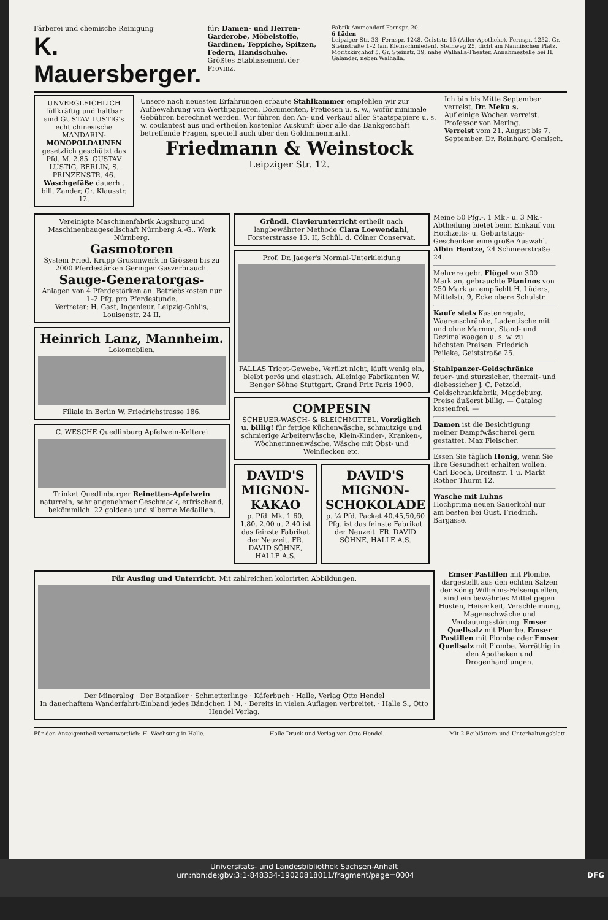Färberei und chemische Reinigung
K. Mauersberger.
für: Damen- und Herren-Garderobe, Möbelstoffe, Gardinen, Teppiche, Spitzen, Federn, Handschuhe.
Größtes Etablissement der Provinz.
Fabrik Ammendorf Fernspr. 20.
6 Läden
Leipziger Str. 33, Fernspr. 1248. Geiststr. 15 (Adler-Apotheke), Fernspr. 1252. Gr. Steinstraße 1–2 (am Kleinschmieden). Steinweg 25, dicht am Nanniischen Platz. Moritzkirchhof 5. Gr. Steinstr. 39, nahe Walhalla-Theater. Annahmestelle bei H. Galander, neben Walhalla.
UNVERGLEICHLICH füllkräftig und haltbar sind GUSTAV LUSTIG's echt chinesische MANDARIN-MONOPOLDAUNEN gesetzlich geschützt das Pfd. M. 2.85. GUSTAV LUSTIG, BERLIN, S. PRINZENSTR. 46.
Waschgefäße dauerh., bill. Zander, Gr. Klausstr. 12.
Unsere nach neuesten Erfahrungen erbaute Stahlkammer empfehlen wir zur Aufbewahrung von Werthpapieren, Dokumenten, Pretiosen u. s. w., wofür minimale Gebühren berechnet werden. Wir führen den An- und Verkauf aller Staatspapiere u. s. w. coulantest aus und ertheilen kostenlos Auskunft über alle das Bankgeschäft betreffende Fragen, speciell auch über den Goldminenmarkt.
Friedmann & Weinstock
Leipziger Str. 12.
Ich bin bis Mitte September verreist. Dr. Meku s.
Auf einige Wochen verreist. Professor von Mering.
Verreist vom 21. August bis 7. September. Dr. Reinhard Oemisch.
Vereinigte Maschinenfabrik Augsburg und Maschinenbaugesellschaft Nürnberg A.-G., Werk Nürnberg.
Gasmotoren
System Fried. Krupp Grusonwerk in Grössen bis zu 2000 Pferdestärken Geringer Gasverbrauch.
Sauge-Generatorgas-
Anlagen von 4 Pferdestärken an. Betriebskosten nur 1–2 Pfg. pro Pferdestunde.
Vertreter: H. Gast, Ingenieur, Leipzig-Gohlis, Louisenstr. 24 II.
Heinrich Lanz, Mannheim.
Lokomobilen.
Filiale in Berlin W, Friedrichstrasse 186.
C. WESCHE Quedlinburg Apfelwein-Kelterei
Trinket Quedlinburger Reinetten-Apfelwein naturrein, sehr angenehmer Geschmack, erfrischend, bekömmlich. 22 goldene und silberne Medaillen.
Gründl. Clavierunterricht ertheilt nach langbewährter Methode Clara Loewendahl, Forsterstrasse 13, II, Schül. d. Cölner Conservat.
Prof. Dr. Jaeger's Normal-Unterkleidung
PALLAS Tricot-Gewebe. Verfilzt nicht, läuft wenig ein, bleibt porös und elastisch. Alleinige Fabrikanten W. Benger Söhne Stuttgart. Grand Prix Paris 1900.
COMPESIN
SCHEUER-WASCH- & BLEICHMITTEL. Vorzüglich u. billig! für fettige Küchenwäsche, schmutzige und schmierige Arbeiterwäsche, Klein-Kinder-, Kranken-, Wöchnerinnenwäsche, Wäsche mit Obst- und Weinflecken etc.
DAVID'S MIGNON-KAKAO
p. Pfd. Mk. 1.60, 1.80, 2.00 u. 2.40 ist das feinste Fabrikat der Neuzeit. FR. DAVID SÖHNE, HALLE A.S.
DAVID'S MIGNON-SCHOKOLADE
p. ¼ Pfd. Packet 40,45,50,60 Pfg. ist das feinste Fabrikat der Neuzeit. FR. DAVID SÖHNE, HALLE A.S.
Meine 50 Pfg.-, 1 Mk.- u. 3 Mk.-Abtheilung bietet beim Einkauf von Hochzeits- u. Geburtstags-Geschenken eine große Auswahl. Albin Hentze, 24 Schmeerstraße 24.
Mehrere gebr. Flügel von 300 Mark an, gebrauchte Pianinos von 250 Mark an empfiehlt H. Lüders, Mittelstr. 9, Ecke obere Schulstr.
Kaufe stets Kastenregale, Waarenschränke, Ladentische mit und ohne Marmor, Stand- und Dezimalwaagen u. s. w. zu höchsten Preisen. Friedrich Peileke, Geiststraße 25.
Stahlpanzer-Geldschränke feuer- und sturzsicher, thermit- und diebessicher J. C. Petzold, Geldschrankfabrik, Magdeburg. Preise äußerst billig. — Catalog kostenfrei. —
Damen ist die Besichtigung meiner Dampfwäscherei gern gestattet. Max Fleischer.
Essen Sie täglich Honig, wenn Sie Ihre Gesundheit erhalten wollen. Carl Booch, Breitestr. 1 u. Markt Rother Thurm 12.
Wasche mit Luhns
Hochprima neuen Sauerkohl nur am besten bei Gust. Friedrich, Bärgasse.
Für Ausflug und Unterricht. Mit zahlreichen kolorirten Abbildungen.
Der Mineralog · Der Botaniker · Schmetterlinge · Käferbuch · Halle, Verlag Otto Hendel
In dauerhaftem Wanderfahrt-Einband jedes Bändchen 1 M. · Bereits in vielen Auflagen verbreitet. · Halle S., Otto Hendel Verlag.
Emser Pastillen mit Plombe, dargestellt aus den echten Salzen der König Wilhelms-Felsenquellen, sind ein bewährtes Mittel gegen Husten, Heiserkeit, Verschleimung, Magenschwäche und Verdauungsstörung. Emser Quellsalz mit Plombe. Emser Pastillen mit Plombe oder Emser Quellsalz mit Plombe. Vorräthig in den Apotheken und Drogenhandlungen.
Für den Anzeigentheil verantwortlich: H. Wechsung in Halle. Halle Druck und Verlag von Otto Hendel. Mit 2 Beiblättern und Unterhaltungsblatt.
Universitäts- und Landesbibliothek Sachsen-Anhalt
urn:nbn:de:gbv:3:1-848334-19020818011/fragment/page=0004 DFG